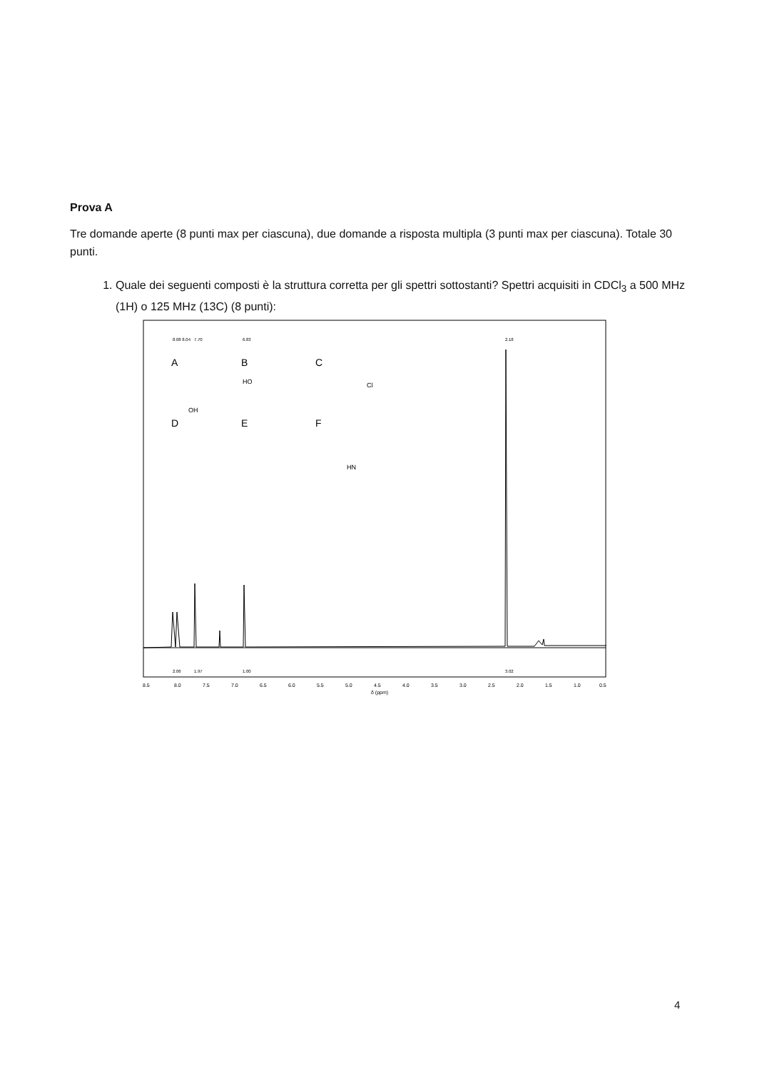Prova A
Tre domande aperte (8 punti max per ciascuna), due domande a risposta multipla (3 punti max per ciascuna). Totale 30 punti.
1. Quale dei seguenti composti è la struttura corretta per gli spettri sottostanti? Spettri acquisiti in CDCl<sub>3</sub> a 500 MHz (1H) o 125 MHz (13C) (8 punti):
8.08 8.04
7.70
6.83
2.18
A
B
C
D
E
F
OH
HO
Cl
HN
2.06
1.97
1.00
3.02
8.5
8.0
7.5
7.0
6.5
6.0
5.5
5.0
4.5
4.0
3.5
3.0
2.5
2.0
1.5
1.0
0.5
δ (ppm)
4